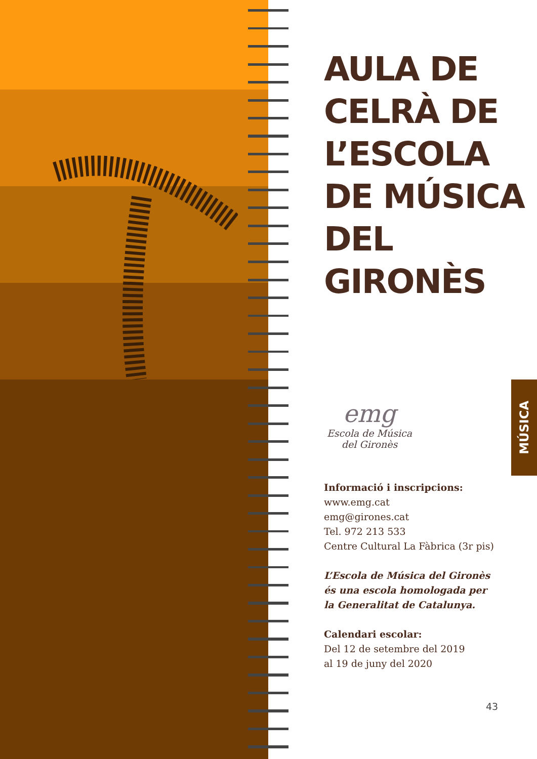AULA DE
CELRÀ DE
L’ESCOLA
DE MÚSICA
DEL
GIRONÈS
emg
Escola de Música
del Gironès
Informació i inscripcions:
www.emg.cat
emg@girones.cat
Tel. 972 213 533
Centre Cultural La Fàbrica (3r pis)
L’Escola de Música del Gironès
és una escola homologada per
la Generalitat de Catalunya.
Calendari escolar:
Del 12 de setembre del 2019
al 19 de juny del 2020
MÚSICA
43